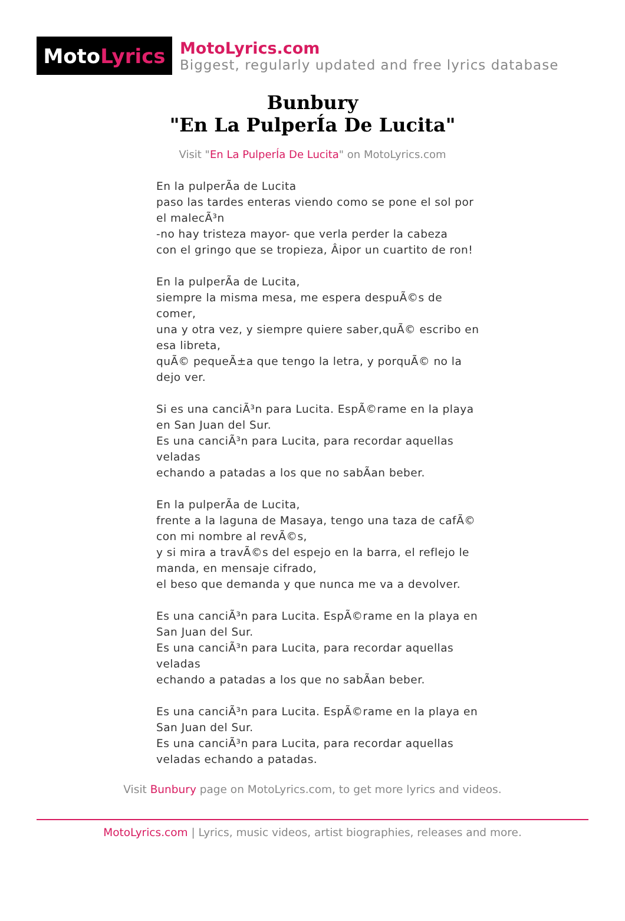Moto Lyrics
MotoLyrics.com
Biggest, regularly updated and free lyrics database
Bunbury
"En La PulperÍa De Lucita"
Visit "En La PulperÍa De Lucita" on MotoLyrics.com
En la pulperÃa de Lucita
paso las tardes enteras viendo como se pone el sol por el malecÃ³n
-no hay tristeza mayor- que verla perder la cabeza
con el gringo que se tropieza, Âipor un cuartito de ron!
En la pulperÃa de Lucita,
siempre la misma mesa, me espera despuÃ©s de comer,
una y otra vez, y siempre quiere saber,quÃ© escribo en esa libreta,
quÃ© pequeÃ±a que tengo la letra, y porquÃ© no la dejo ver.
Si es una canciÃ³n para Lucita. EspÃ©rame en la playa en San Juan del Sur.
Es una canciÃ³n para Lucita, para recordar aquellas veladas
echando a patadas a los que no sabÃan beber.
En la pulperÃa de Lucita,
frente a la laguna de Masaya, tengo una taza de cafÃ© con mi nombre al revÃ©s,
y si mira a travÃ©s del espejo en la barra, el reflejo le manda, en mensaje cifrado,
el beso que demanda y que nunca me va a devolver.
Es una canciÃ³n para Lucita. EspÃ©rame en la playa en San Juan del Sur.
Es una canciÃ³n para Lucita, para recordar aquellas veladas
echando a patadas a los que no sabÃan beber.
Es una canciÃ³n para Lucita. EspÃ©rame en la playa en San Juan del Sur.
Es una canciÃ³n para Lucita, para recordar aquellas veladas echando a patadas.
Visit Bunbury page on MotoLyrics.com, to get more lyrics and videos.
MotoLyrics.com | Lyrics, music videos, artist biographies, releases and more.